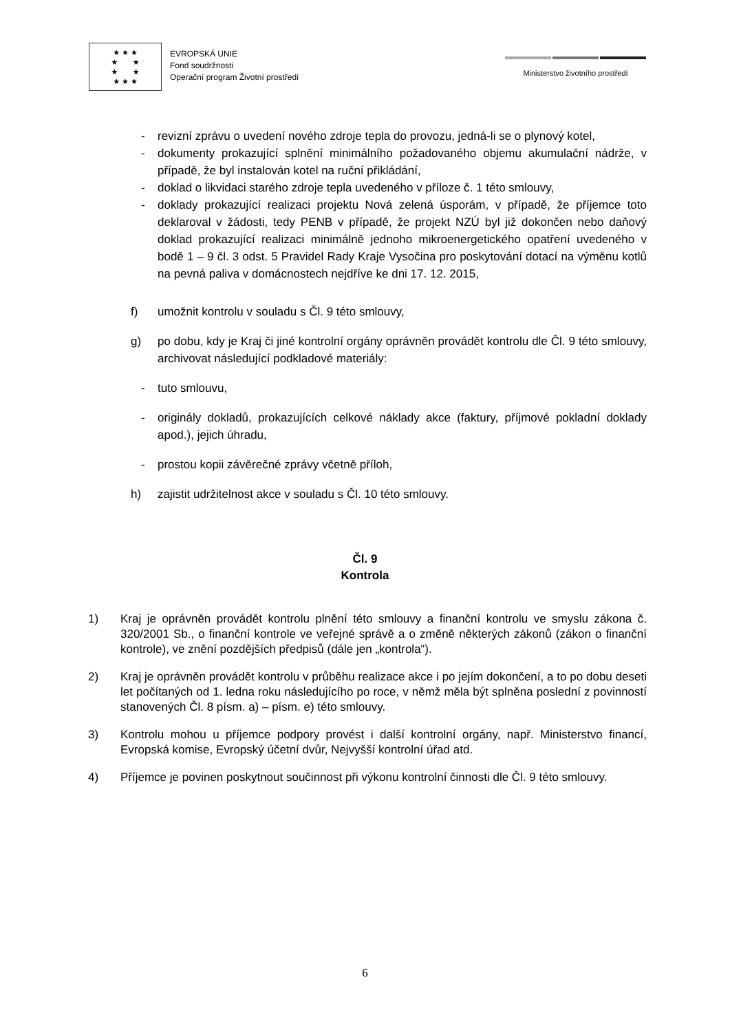★ ★ ★
★ ★
★ ★
★ ★ ★
EVROPSKÁ UNIE
Fond soudržnosti
Operační program Životní prostředí
Ministerstvo životního prostředí
- revizní zprávu o uvedení nového zdroje tepla do provozu, jedná-li se o plynový kotel,
- dokumenty prokazující splnění minimálního požadovaného objemu akumulační nádrže, v případě, že byl instalován kotel na ruční přikládání,
- doklad o likvidaci starého zdroje tepla uvedeného v příloze č. 1 této smlouvy,
- doklady prokazující realizaci projektu Nová zelená úsporám, v případě, že příjemce toto deklaroval v žádosti, tedy PENB v případě, že projekt NZÚ byl již dokončen nebo daňový doklad prokazující realizaci minimálně jednoho mikroenergetického opatření uvedeného v bodě 1 – 9 čl. 3 odst. 5 Pravidel Rady Kraje Vysočina pro poskytování dotací na výměnu kotlů na pevná paliva v domácnostech nejdříve ke dni 17. 12. 2015,
f) umožnit kontrolu v souladu s Čl. 9 této smlouvy,
g) po dobu, kdy je Kraj či jiné kontrolní orgány oprávněn provádět kontrolu dle Čl. 9 této smlouvy, archivovat následující podkladové materiály:
- tuto smlouvu,
- originály dokladů, prokazujících celkové náklady akce (faktury, příjmové pokladní doklady apod.), jejich úhradu,
- prostou kopii závěrečné zprávy včetně příloh,
h) zajistit udržitelnost akce v souladu s Čl. 10 této smlouvy.
Čl. 9
Kontrola
1) Kraj je oprávněn provádět kontrolu plnění této smlouvy a finanční kontrolu ve smyslu zákona č. 320/2001 Sb., o finanční kontrole ve veřejné správě a o změně některých zákonů (zákon o finanční kontrole), ve znění pozdějších předpisů (dále jen „kontrola“).
2) Kraj je oprávněn provádět kontrolu v průběhu realizace akce i po jejím dokončení, a to po dobu deseti let počítaných od 1. ledna roku následujícího po roce, v němž měla být splněna poslední z povinností stanovených Čl. 8 písm. a) – písm. e) této smlouvy.
3) Kontrolu mohou u příjemce podpory provést i další kontrolní orgány, např. Ministerstvo financí, Evropská komise, Evropský účetní dvůr, Nejvyšší kontrolní úřad atd.
4) Příjemce je povinen poskytnout součinnost při výkonu kontrolní činnosti dle Čl. 9 této smlouvy.
6